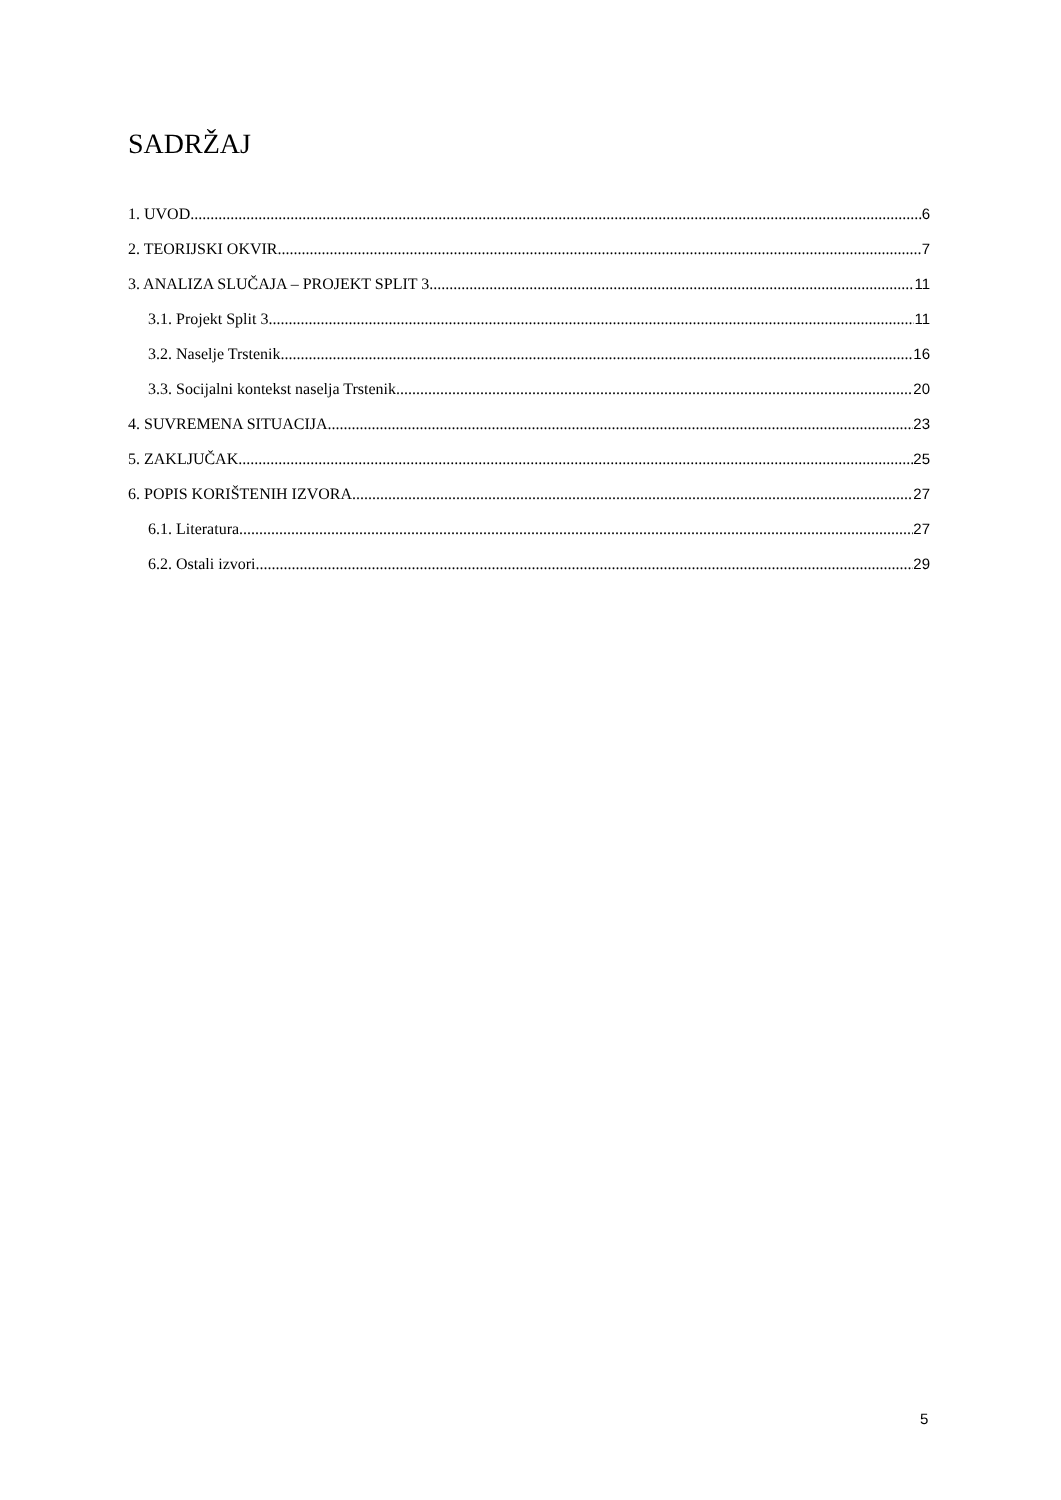SADRŽAJ
1. UVOD 6
2. TEORIJSKI OKVIR 7
3. ANALIZA SLUČAJA – PROJEKT SPLIT 3 11
3.1. Projekt Split 3 11
3.2. Naselje Trstenik 16
3.3. Socijalni kontekst naselja Trstenik 20
4. SUVREMENA SITUACIJA 23
5. ZAKLJUČAK 25
6. POPIS KORIŠTENIH IZVORA 27
6.1. Literatura 27
6.2. Ostali izvori 29
5